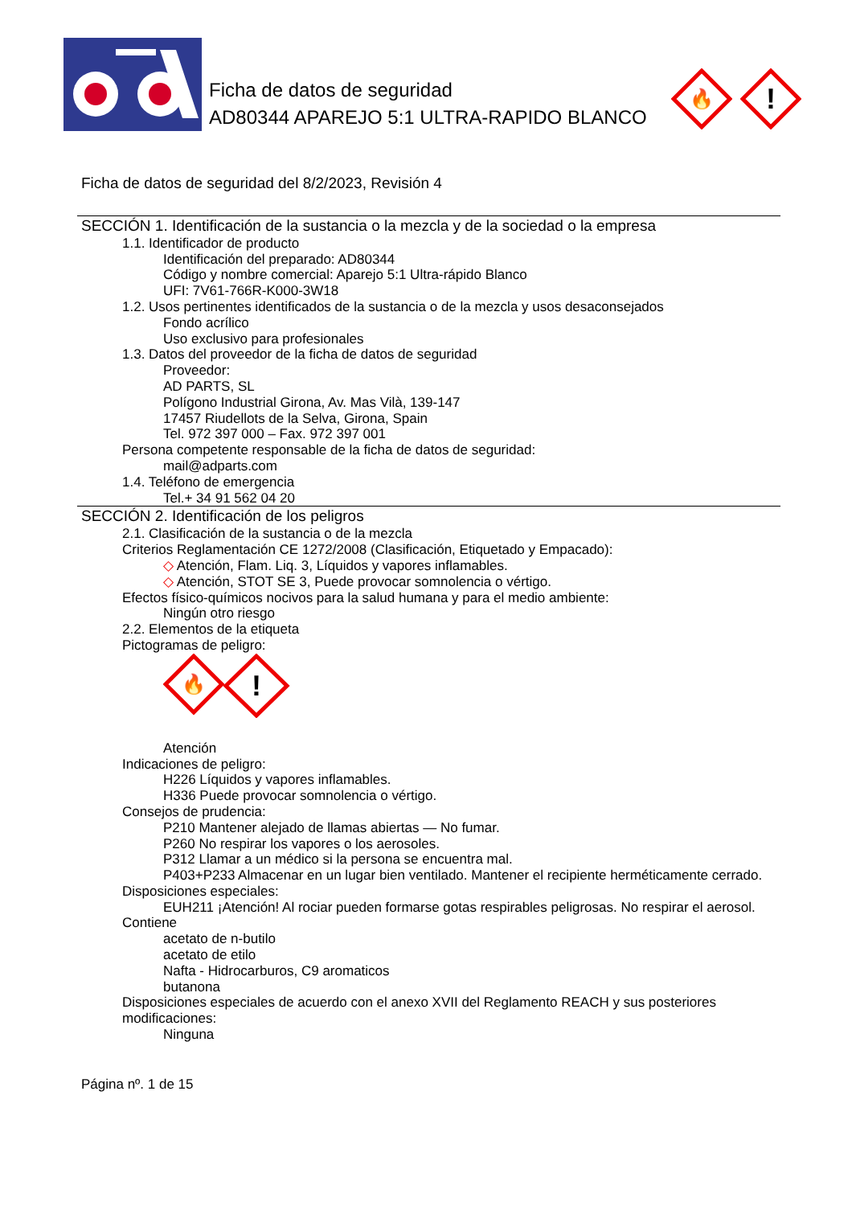Ficha de datos de seguridad
AD80344 APAREJO 5:1 ULTRA-RAPIDO BLANCO
🔥
!
Ficha de datos de seguridad del 8/2/2023, Revisión 4
SECCIÓN 1. Identificación de la sustancia o la mezcla y de la sociedad o la empresa
1.1. Identificador de producto
Identificación del preparado: AD80344
Código y nombre comercial: Aparejo 5:1 Ultra-rápido Blanco
UFI: 7V61-766R-K000-3W18
1.2. Usos pertinentes identificados de la sustancia o de la mezcla y usos desaconsejados
Fondo acrílico
Uso exclusivo para profesionales
1.3. Datos del proveedor de la ficha de datos de seguridad
Proveedor:
AD PARTS, SL
Polígono Industrial Girona, Av. Mas Vilà, 139-147
17457 Riudellots de la Selva, Girona, Spain
Tel. 972 397 000 – Fax. 972 397 001
Persona competente responsable de la ficha de datos de seguridad:
mail@adparts.com
1.4. Teléfono de emergencia
Tel.+ 34 91 562 04 20
SECCIÓN 2. Identificación de los peligros
2.1. Clasificación de la sustancia o de la mezcla
Criterios Reglamentación CE 1272/2008 (Clasificación, Etiquetado y Empacado):
◇ Atención, Flam. Liq. 3, Líquidos y vapores inflamables.
◇ Atención, STOT SE 3, Puede provocar somnolencia o vértigo.
Efectos físico-químicos nocivos para la salud humana y para el medio ambiente:
Ningún otro riesgo
2.2. Elementos de la etiqueta
Pictogramas de peligro:
🔥
!
Atención
Indicaciones de peligro:
H226 Líquidos y vapores inflamables.
H336 Puede provocar somnolencia o vértigo.
Consejos de prudencia:
P210 Mantener alejado de llamas abiertas — No fumar.
P260 No respirar los vapores o los aerosoles.
P312 Llamar a un médico si la persona se encuentra mal.
P403+P233 Almacenar en un lugar bien ventilado. Mantener el recipiente herméticamente cerrado.
Disposiciones especiales:
EUH211 ¡Atención! Al rociar pueden formarse gotas respirables peligrosas. No respirar el aerosol.
Contiene
acetato de n-butilo
acetato de etilo
Nafta - Hidrocarburos, C9 aromaticos
butanona
Disposiciones especiales de acuerdo con el anexo XVII del Reglamento REACH y sus posteriores modificaciones:
Ninguna
Página nº. 1 de 15